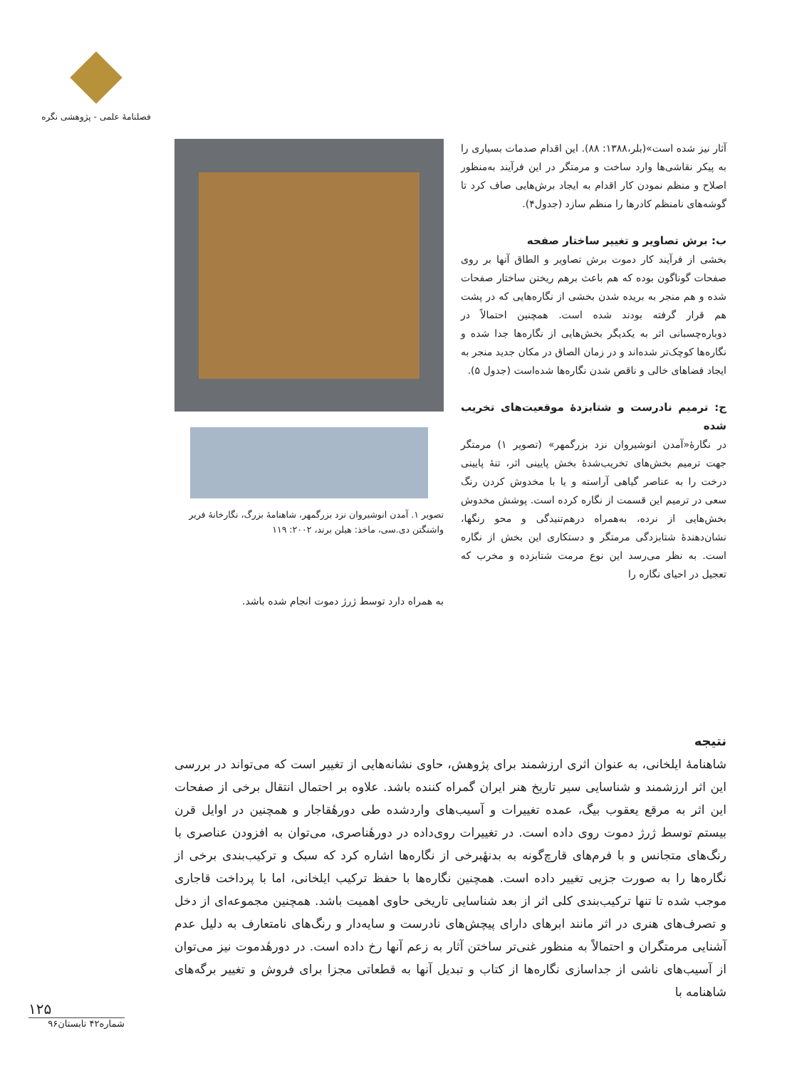فصلنامهٔ علمی - پژوهشی نگره
آثار نیز شده است»(بلر،۱۳۸۸: ۸۸). این اقدام صدمات بسیاری را به پیکر نقاشی‌ها وارد ساخت و مرمتگر در این فرآیند به‌منظور اصلاح و منظم نمودن کار اقدام به ایجاد برش‌هایی صاف کرد تا گوشه‌های نامنظم کادرها را منظم سازد (جدول۴).
ب: برش تصاویر و تغییر ساختار صفحه
بخشی از فرآیند کار دموت برش تصاویر و الطاق آنها بر روی صفحات گوناگون بوده که هم باعث برهم ریختن ساختار صفحات شده و هم منجر به بریده شدن بخشی از نگاره‌هایی که در پشت هم قرار گرفته بودند شده است. همچنین احتمالاً در دوباره‌چسبانی اثر به یکدیگر بخش‌هایی از نگاره‌ها جدا شده و نگاره‌ها کوچک‌تر شده‌اند و در زمان الصاق در مکان جدید منجر به ایجاد فضاهای خالی و ناقص شدن نگاره‌ها شده‌است (جدول ۵).
ج: ترمیم نادرست و شتابزدهٔ موقعیت‌های تخریب شده
در نگارهٔ«آمدن انوشیروان نزد بزرگمهر» (تصویر ۱) مرمتگر جهت ترمیم بخش‌های تخریب‌شدهٔ بخش پایینی اثر، تنهٔ پایینی درخت را به عناصر گیاهی آراسته و یا با مخدوش کردن رنگ سعی در ترمیم این قسمت از نگاره کرده است. پوشش مخدوش بخش‌هایی از نرده، به‌همراه درهم‌تنیدگی و محو رنگها، نشان‌دهندهٔ شتابزدگی مرمتگر و دستکاری این بخش از نگاره است. به نظر می‌رسد این نوع مرمت شتابزده و مخرب که تعجیل در احیای نگاره را
تصویر ۱. آمدن انوشیروان نزد بزرگمهر، شاهنامهٔ بزرگ، نگارخانهٔ فریر واشنگتن دی.سی، ماخذ: هیلن برند، ۲۰۰۲: ۱۱۹
به همراه دارد توسط ژرژ دموت انجام شده باشد.
نتیجه
شاهنامهٔ ایلخانی، به عنوان اثری ارزشمند برای پژوهش، حاوی نشانه‌هایی از تغییر است که می‌تواند در بررسی این اثر ارزشمند و شناسایی سیر تاریخ هنر ایران گمراه کننده باشد. علاوه بر احتمال انتقال برخی از صفحات این اثر به مرقع یعقوب بیگ، عمده تغییرات و آسیب‌های واردشده طی دورهٔقاجار و همچنین در اوایل قرن بیستم توسط ژرژ دموت روی داده است. در تغییرات روی‌داده در دورهٔناصری، می‌توان به افزودن عناصری با رنگ‌های متجانس و با فرم‌های قارچ‌گونه به بدنهٔبرخی از نگاره‌ها اشاره کرد که سبک و ترکیب‌بندی برخی از نگاره‌ها را به صورت جزیی تغییر داده است. همچنین نگاره‌ها با حفظ ترکیب ایلخانی، اما با پرداخت قاجاری موجب شده تا تنها ترکیب‌بندی کلی اثر از بعد شناسایی تاریخی حاوی اهمیت باشد. همچنین مجموعه‌ای از دخل و تصرف‌های هنری در اثر مانند ابرهای دارای پیچش‌های نادرست و سایه‌دار و رنگ‌های نامتعارف به دلیل عدم آشنایی مرمتگران و احتمالاً به منظور غنی‌تر ساختن آثار به زعم آنها رخ داده است. در دورهٔدموت نیز می‌توان از آسیب‌های ناشی از جداسازی نگاره‌ها از کتاب و تبدیل آنها به قطعاتی مجزا برای فروش و تغییر برگه‌های شاهنامه با
۱۲۵
شماره۴۲ تابستان۹۶